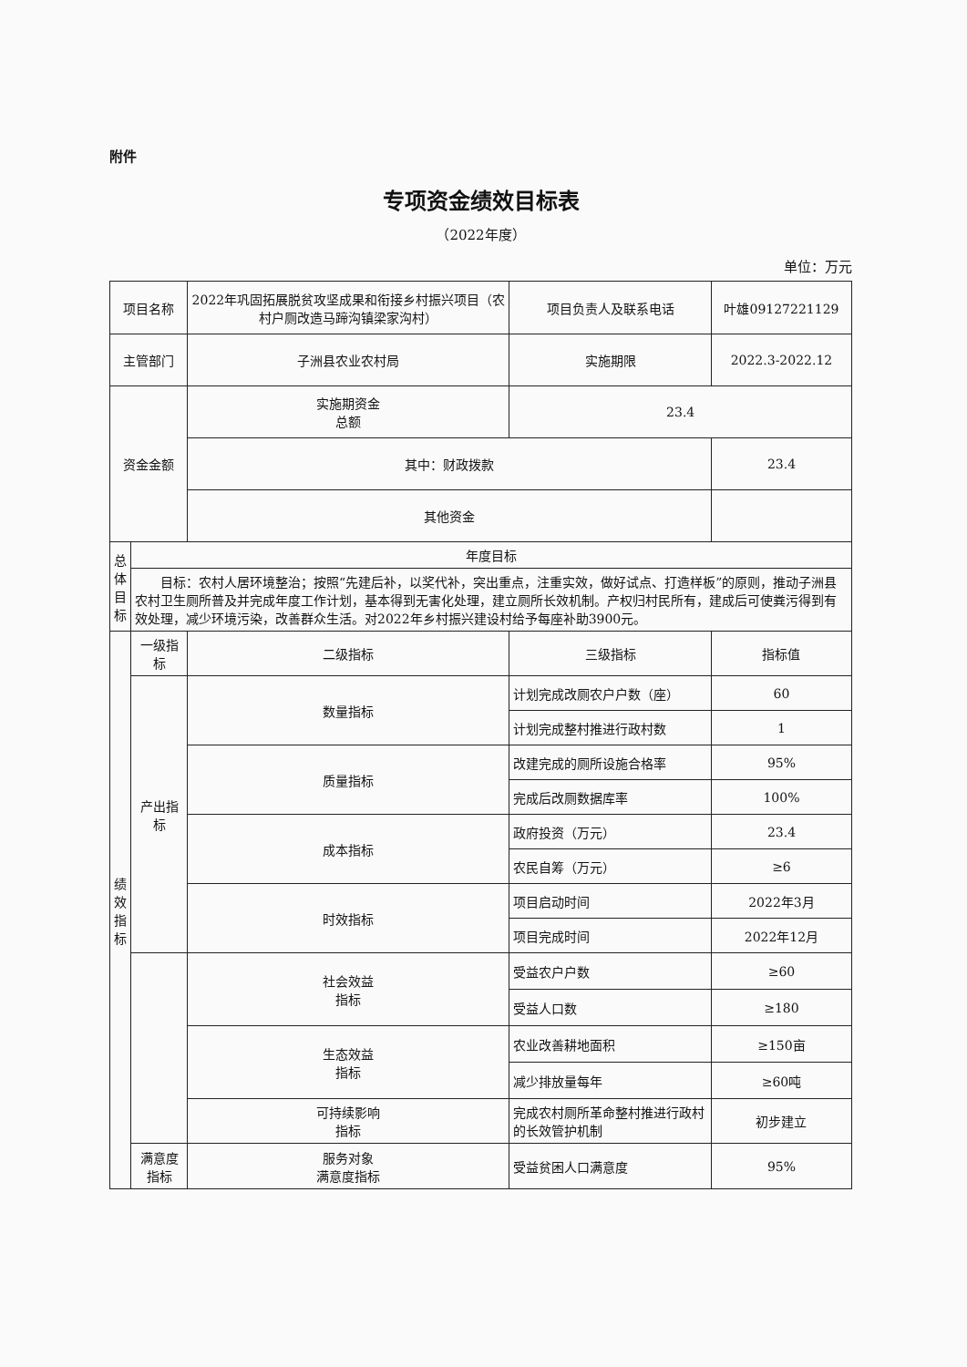附件
专项资金绩效目标表
（2022年度）
单位：万元
| 项目名称 | | 2022年巩固拓展脱贫攻坚成果和衔接乡村振兴项目（农村户厕改造马蹄沟镇梁家沟村） | | 项目负责人及联系电话 | 叶雄09127221129 | |
| 主管部门 | | 子洲县农业农村局 | | 实施期限 | 2022.3-2022.12 | |
| 资金金额 | | 实施期资金 总额 | | 23.4 | | |
| | | 其中：财政拨款 | | | 23.4 | |
| | | 其他资金 | | | | |
| 总 体 目 标 | 年度目标 | | | | | |
| | 目标：农村人居环境整治；按照“先建后补，以奖代补，突出重点，注重实效，做好试点、打造样板”的原则，推动子洲县农村卫生厕所普及并完成年度工作计划，基本得到无害化处理，建立厕所长效机制。产权归村民所有，建成后可使粪污得到有效处理，减少环境污染，改善群众生活。对2022年乡村振兴建设村给予每座补助3900元。 | | | | | |
| 绩 效 指 标 | 一级指标 | 二级指标 | 三级指标 | | | 指标值 |
| | 产出指标 | 数量指标 | 计划完成改厕农户户数（座） | | | 60 |
| | | | 计划完成整村推进行政村数 | | | 1 |
| | | 质量指标 | 改建完成的厕所设施合格率 | | | 95% |
| | | | 完成后改厕数据库率 | | | 100% |
| | | 成本指标 | 政府投资（万元） | | | 23.4 |
| | | | 农民自筹（万元） | | | ≥6 |
| | | 时效指标 | 项目启动时间 | | | 2022年3月 |
| | | | 项目完成时间 | | | 2022年12月 |
| | | 社会效益 指标 | 受益农户户数 | | | ≥60 |
| | | | 受益人口数 | | | ≥180 |
| | | 生态效益 指标 | 农业改善耕地面积 | | | ≥150亩 |
| | | | 减少排放量每年 | | | ≥60吨 |
| | | 可持续影响 指标 | 完成农村厕所革命整村推进行政村的长效管护机制 | | | 初步建立 |
| | 满意度指标 | 服务对象 满意度指标 | 受益贫困人口满意度 | | | 95% |